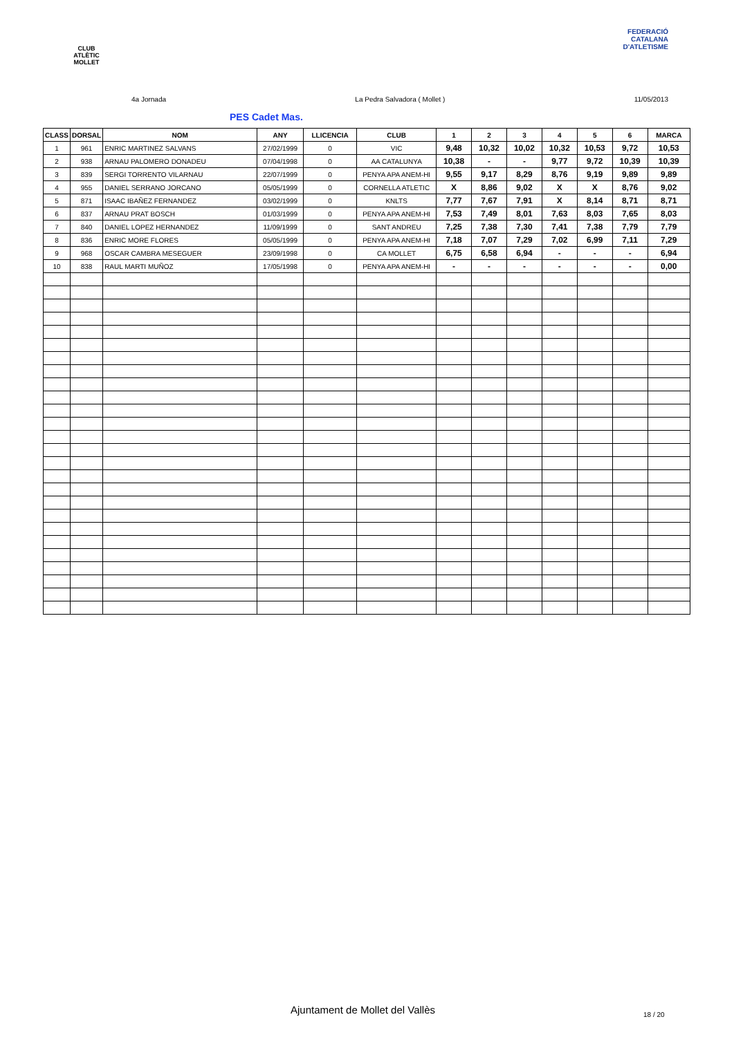CLUB ATLÈTIC MOLLET
FEDERACIÓ CATALANA D'ATLETISME
4a Jornada La Pedra Salvadora ( Mollet ) 11/05/2013
PES Cadet Mas.
| CLASS | DORSAL | NOM | ANY | LLICENCIA | CLUB | 1 | 2 | 3 | 4 | 5 | 6 | MARCA |
| --- | --- | --- | --- | --- | --- | --- | --- | --- | --- | --- | --- | --- |
| 1 | 961 | ENRIC MARTINEZ SALVANS | 27/02/1999 | 0 | VIC | 9,48 | 10,32 | 10,02 | 10,32 | 10,53 | 9,72 | 10,53 |
| 2 | 938 | ARNAU PALOMERO DONADEU | 07/04/1998 | 0 | AA CATALUNYA | 10,38 | - | - | 9,77 | 9,72 | 10,39 | 10,39 |
| 3 | 839 | SERGI TORRENTO VILARNAU | 22/07/1999 | 0 | PENYA APA ANEM-HI | 9,55 | 9,17 | 8,29 | 8,76 | 9,19 | 9,89 | 9,89 |
| 4 | 955 | DANIEL SERRANO JORCANO | 05/05/1999 | 0 | CORNELLA ATLETIC | X | 8,86 | 9,02 | X | X | 8,76 | 9,02 |
| 5 | 871 | ISAAC IBAÑEZ FERNANDEZ | 03/02/1999 | 0 | KNLTS | 7,77 | 7,67 | 7,91 | X | 8,14 | 8,71 | 8,71 |
| 6 | 837 | ARNAU PRAT BOSCH | 01/03/1999 | 0 | PENYA APA ANEM-HI | 7,53 | 7,49 | 8,01 | 7,63 | 8,03 | 7,65 | 8,03 |
| 7 | 840 | DANIEL LOPEZ HERNANDEZ | 11/09/1999 | 0 | SANT ANDREU | 7,25 | 7,38 | 7,30 | 7,41 | 7,38 | 7,79 | 7,79 |
| 8 | 836 | ENRIC MORE FLORES | 05/05/1999 | 0 | PENYA APA ANEM-HI | 7,18 | 7,07 | 7,29 | 7,02 | 6,99 | 7,11 | 7,29 |
| 9 | 968 | OSCAR CAMBRA MESEGUER | 23/09/1998 | 0 | CA MOLLET | 6,75 | 6,58 | 6,94 | - | - | - | 6,94 |
| 10 | 838 | RAUL MARTI MUÑOZ | 17/05/1998 | 0 | PENYA APA ANEM-HI | - | - | - | - | - | - | 0,00 |
Ajuntament de Mollet del Vallès
18 / 20